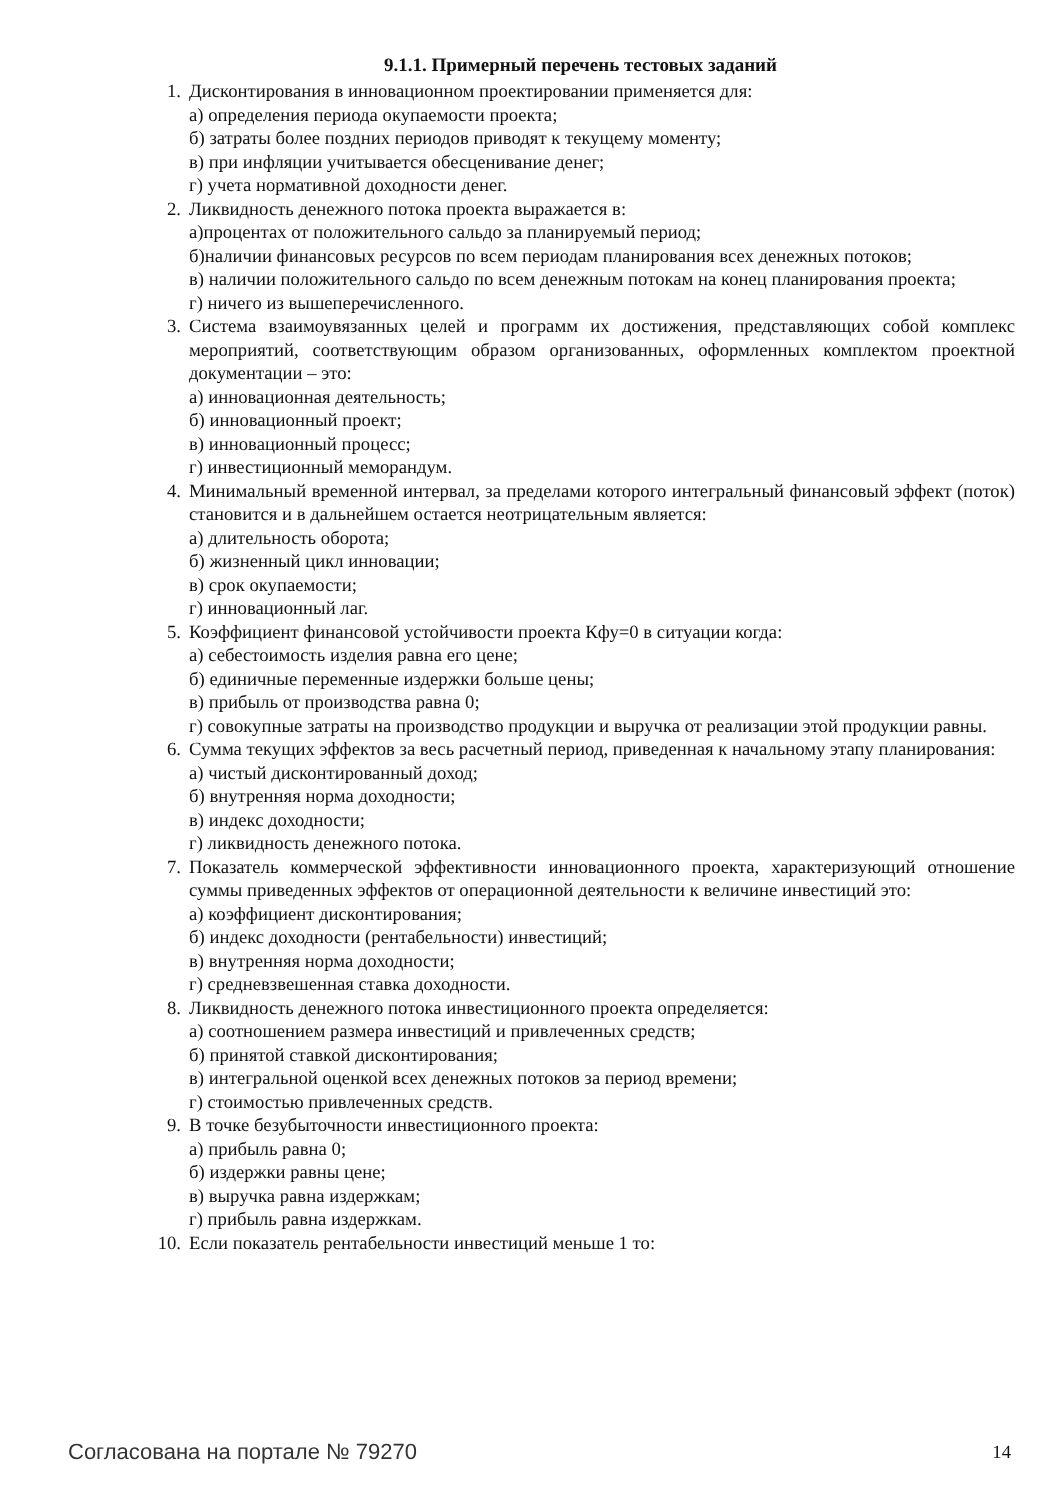9.1.1. Примерный перечень тестовых заданий
1. Дисконтирования в инновационном проектировании применяется для:
а) определения периода окупаемости проекта;
б) затраты более поздних периодов приводят к текущему моменту;
в) при инфляции учитывается обесценивание денег;
г) учета нормативной доходности денег.
2. Ликвидность денежного потока проекта выражается в:
а)процентах от положительного сальдо за планируемый период;
б)наличии финансовых ресурсов по всем периодам планирования всех денежных потоков;
в) наличии положительного сальдо по всем денежным потокам на конец планирования проекта;
г) ничего из вышеперечисленного.
3. Система взаимоувязанных целей и программ их достижения, представляющих собой комплекс мероприятий, соответствующим образом организованных, оформленных комплектом проектной документации – это:
а) инновационная деятельность;
б) инновационный проект;
в) инновационный процесс;
г) инвестиционный меморандум.
4. Минимальный временной интервал, за пределами которого интегральный финансовый эффект (поток) становится и в дальнейшем остается неотрицательным является:
а) длительность оборота;
б) жизненный цикл инновации;
в) срок окупаемости;
г) инновационный лаг.
5. Коэффициент финансовой устойчивости проекта Кфу=0 в ситуации когда:
а) себестоимость изделия равна его цене;
б) единичные переменные издержки больше цены;
в) прибыль от производства равна 0;
г) совокупные затраты на производство продукции и выручка от реализации этой продукции равны.
6. Сумма текущих эффектов за весь расчетный период, приведенная к начальному этапу планирования:
а) чистый дисконтированный доход;
б) внутренняя норма доходности;
в) индекс доходности;
г) ликвидность денежного потока.
7. Показатель коммерческой эффективности инновационного проекта, характеризующий отношение суммы приведенных эффектов от операционной деятельности к величине инвестиций это:
а) коэффициент дисконтирования;
б) индекс доходности (рентабельности) инвестиций;
в) внутренняя норма доходности;
г) средневзвешенная ставка доходности.
8. Ликвидность денежного потока инвестиционного проекта определяется:
а) соотношением размера инвестиций и привлеченных средств;
б) принятой ставкой дисконтирования;
в) интегральной оценкой всех денежных потоков за период времени;
г) стоимостью привлеченных средств.
9. В точке безубыточности инвестиционного проекта:
а) прибыль равна 0;
б) издержки равны цене;
в) выручка равна издержкам;
г) прибыль равна издержкам.
10. Если показатель рентабельности инвестиций меньше 1 то:
Согласована на портале № 79270 14